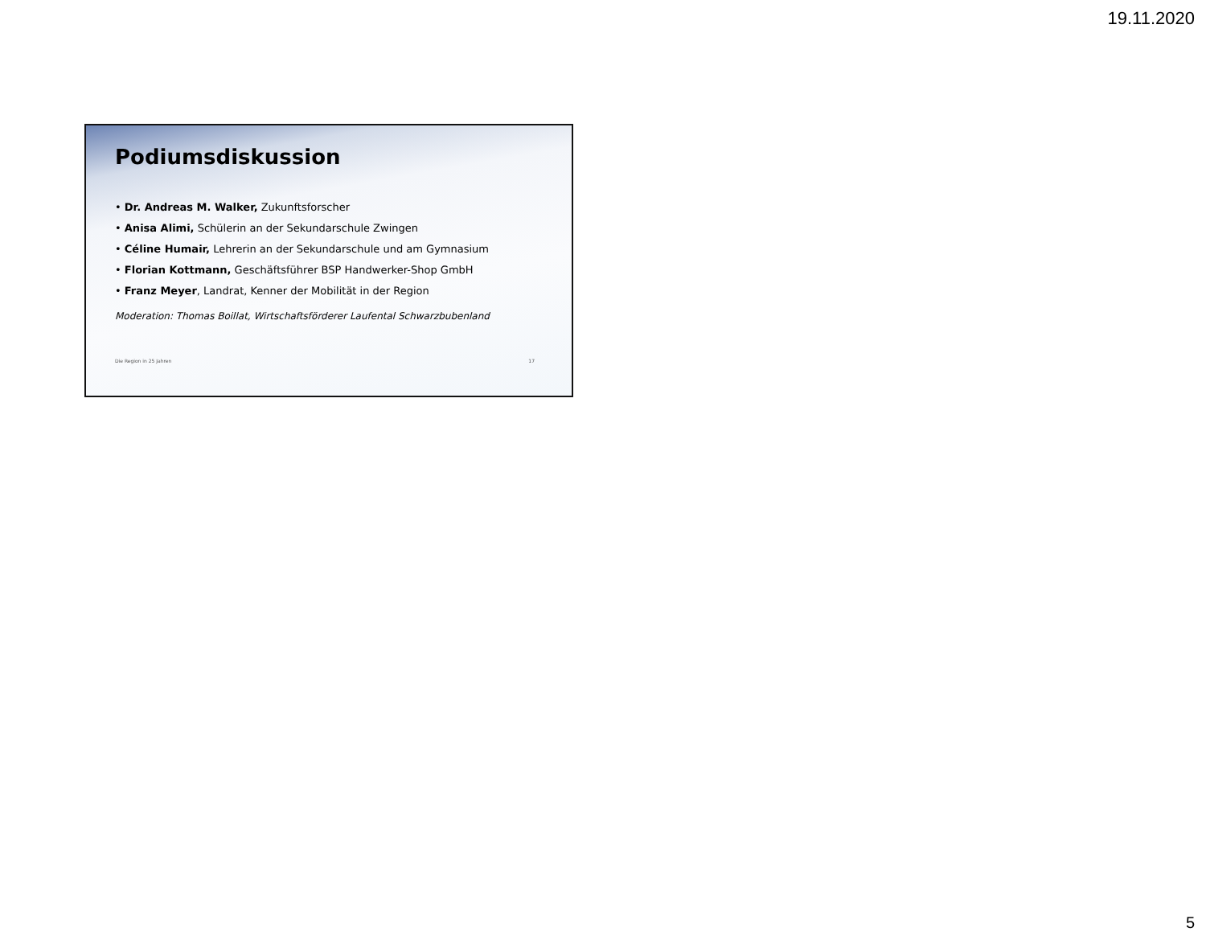19.11.2020
Podiumsdiskussion
• Dr. Andreas M. Walker, Zukunftsforscher
• Anisa Alimi, Schülerin an der Sekundarschule Zwingen
• Céline Humair, Lehrerin an der Sekundarschule und am Gymnasium
• Florian Kottmann, Geschäftsführer BSP Handwerker-Shop GmbH
• Franz Meyer, Landrat, Kenner der Mobilität in der Region
Moderation: Thomas Boillat, Wirtschaftsförderer Laufental Schwarzbubenland
Die Region in 25 Jahren 17
5